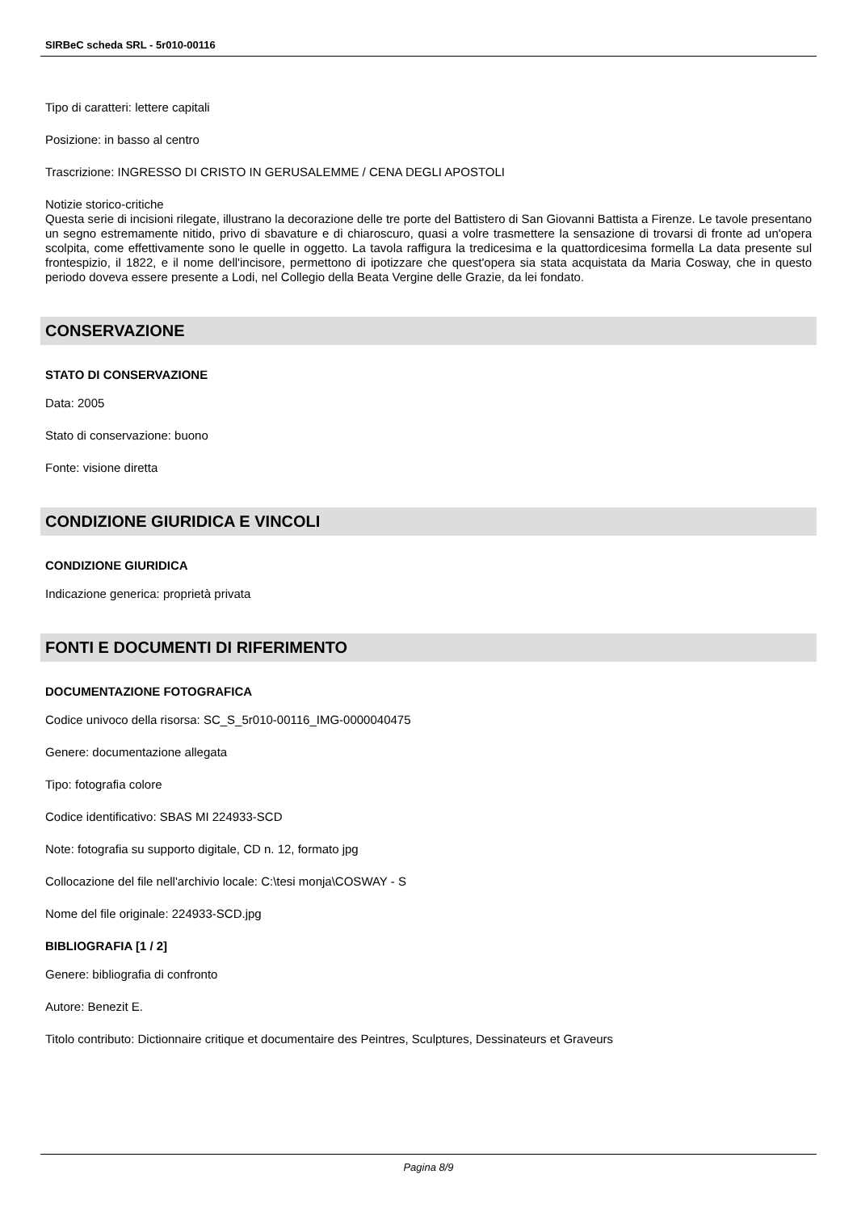SIRBeC scheda SRL - 5r010-00116
Tipo di caratteri: lettere capitali
Posizione: in basso al centro
Trascrizione: INGRESSO DI CRISTO IN GERUSALEMME / CENA DEGLI APOSTOLI
Notizie storico-critiche
Questa serie di incisioni rilegate, illustrano la decorazione delle tre porte del Battistero di San Giovanni Battista a Firenze. Le tavole presentano un segno estremamente nitido, privo di sbavature e di chiaroscuro, quasi a volre trasmettere la sensazione di trovarsi di fronte ad un'opera scolpita, come effettivamente sono le quelle in oggetto. La tavola raffigura la tredicesima e la quattordicesima formella La data presente sul frontespizio, il 1822, e il nome dell'incisore, permettono di ipotizzare che quest'opera sia stata acquistata da Maria Cosway, che in questo periodo doveva essere presente a Lodi, nel Collegio della Beata Vergine delle Grazie, da lei fondato.
CONSERVAZIONE
STATO DI CONSERVAZIONE
Data: 2005
Stato di conservazione: buono
Fonte: visione diretta
CONDIZIONE GIURIDICA E VINCOLI
CONDIZIONE GIURIDICA
Indicazione generica: proprietà privata
FONTI E DOCUMENTI DI RIFERIMENTO
DOCUMENTAZIONE FOTOGRAFICA
Codice univoco della risorsa: SC_S_5r010-00116_IMG-0000040475
Genere: documentazione allegata
Tipo: fotografia colore
Codice identificativo: SBAS MI 224933-SCD
Note: fotografia su supporto digitale, CD n. 12, formato jpg
Collocazione del file nell'archivio locale: C:\tesi monja\COSWAY - S
Nome del file originale: 224933-SCD.jpg
BIBLIOGRAFIA [1 / 2]
Genere: bibliografia di confronto
Autore: Benezit E.
Titolo contributo: Dictionnaire critique et documentaire des Peintres, Sculptures, Dessinateurs et Graveurs
Pagina 8/9